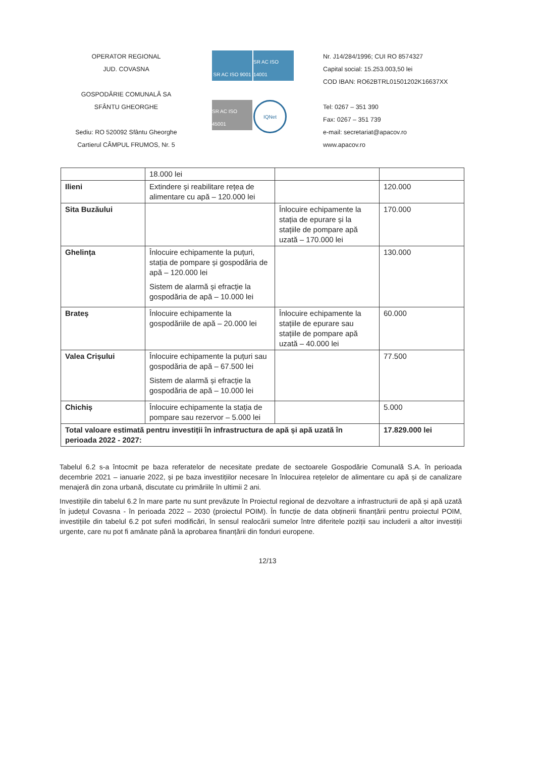OPERATOR REGIONAL
JUD. COVASNA
GOSPODĂRIE COMUNALĂ SA
SFÂNTU GHEORGHE
Sediu: RO 520092 Sfântu Gheorghe
Cartierul CÂMPUL FRUMOS, Nr. 5
SR AC ISO 9001
SR AC ISO 14001
SR AC ISO 45001
IQNet
Nr. J14/284/1996; CUI RO 8574327
Capital social: 15.253.003,50 lei
COD IBAN: RO62BTRL01501202K16637XX
Tel: 0267 – 351 390
Fax: 0267 – 351 739
e-mail: secretariat@apacov.ro
www.apacov.ro
| | 18.000 lei | | |
| Ilieni | Extindere și reabilitare rețea de alimentare cu apă – 120.000 lei | | 120.000 |
| Sita Buzăului | | Înlocuire echipamente la stația de epurare și la stațiile de pompare apă uzată – 170.000 lei | 170.000 |
| Ghelința | Înlocuire echipamente la puțuri, stația de pompare și gospodăria de apă – 120.000 lei Sistem de alarmă și efracție la gospodăria de apă – 10.000 lei | | 130.000 |
| Brateș | Înlocuire echipamente la gospodăriile de apă – 20.000 lei | Înlocuire echipamente la stațiile de epurare sau stațiile de pompare apă uzată – 40.000 lei | 60.000 |
| Valea Crișului | Înlocuire echipamente la puțuri sau gospodăria de apă – 67.500 lei Sistem de alarmă și efracție la gospodăria de apă – 10.000 lei | | 77.500 |
| Chichiș | Înlocuire echipamente la stația de pompare sau rezervor – 5.000 lei | | 5.000 |
| Total valoare estimată pentru investiții în infrastructura de apă și apă uzată în perioada 2022 - 2027: | | | 17.829.000 lei |
Tabelul 6.2 s-a întocmit pe baza referatelor de necesitate predate de sectoarele Gospodărie Comunală S.A. în perioada decembrie 2021 – ianuarie 2022, și pe baza investițiilor necesare în înlocuirea rețelelor de alimentare cu apă și de canalizare menajeră din zona urbană, discutate cu primăriile în ultimii 2 ani.
Investițiile din tabelul 6.2 în mare parte nu sunt prevăzute în Proiectul regional de dezvoltare a infrastructurii de apă și apă uzată în județul Covasna - în perioada 2022 – 2030 (proiectul POIM). În funcție de data obținerii finanțării pentru proiectul POIM, investițiile din tabelul 6.2 pot suferi modificări, în sensul realocării sumelor între diferitele poziții sau includerii a altor investiții urgente, care nu pot fi amânate până la aprobarea finanțării din fonduri europene.
12/13